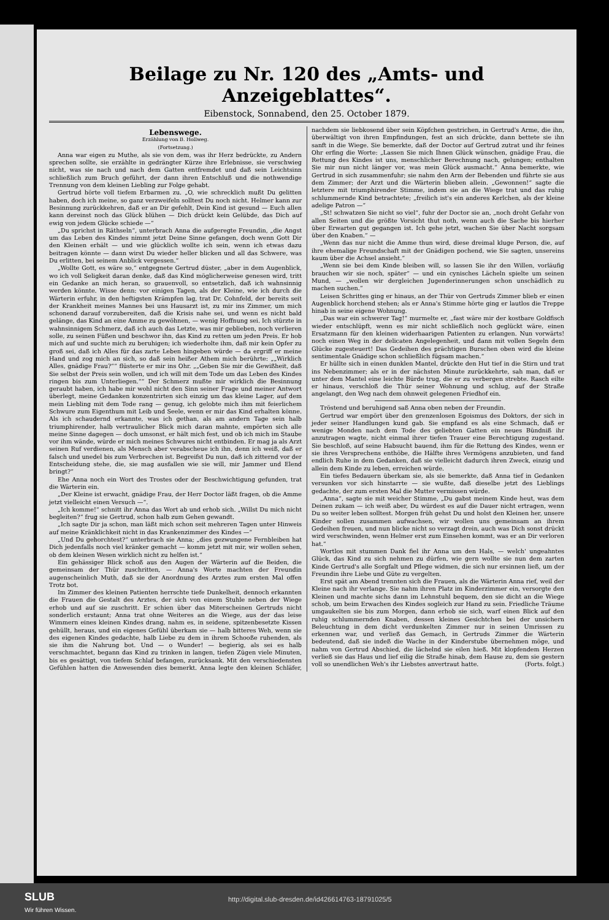Beilage zu Nr. 120 des „Amts- und Anzeigeblattes“.
Eibenstock, Sonnabend, den 25. October 1879.
Lebenswege.
Erzählung von B. Hollweg.
(Fortsetzung.)
Anna war eigen zu Muthe, als sie von dem, was ihr Herz bedrückte, zu Andern sprechen sollte, sie erzählte in gedrängter Kürze ihre Erlebnisse, sie verschwieg nicht, was sie nach und nach dem Gatten entfremdet und daß sein Leichtsinn schließlich zum Bruch geführt, der dann ihren Entschluß und die nothwendige Trennung von dem kleinen Liebling zur Folge gehabt.
Gertrud hörte voll tiefem Erbarmen zu. „O, wie schrecklich mußt Du gelitten haben, doch ich meine, so ganz verzweifeln solltest Du noch nicht. Helmer kann zur Besinnung zurückkehren, daß er an Dir gefehlt, Dein Kind ist gesund — Euch allen kann dereinst noch das Glück blühen — Dich drückt kein Gelübde, das Dich auf ewig von jedem Glücke schiede —“
„Du sprichst in Räthseln“, unterbrach Anna die aufgeregte Freundin, „die Angst um das Leben des Kindes nimmt jetzt Deine Sinne gefangen, doch wenn Gott Dir den Kleinen erhält — und wie glücklich wollte ich sein, wenn ich etwas dazu beitragen könnte — dann wirst Du wieder heller blicken und all das Schwere, was Du erlitten, bei seinem Anblick vergessen.“
„Wollte Gott, es wäre so,“ entgegnete Gertrud düster, „aber in dem Augenblick, wo ich voll Seligkeit daran denke, daß das Kind möglicherweise genesen wird, tritt ein Gedanke an mich heran, so grauenvoll, so entsetzlich, daß ich wahnsinnig werden könnte. Wisse denn: vor einigen Tagen, als der Kleine, wie ich durch die Wärterin erfuhr, in den heftigsten Krämpfen lag, trat Dr. Cohnfeld, der bereits seit der Krankheit meines Mannes bei uns Hausarzt ist, zu mir ins Zimmer, um mich schonend darauf vorzubereiten, daß die Krisis nahe sei, und wenn es nicht bald gelänge, das Kind an eine Amme zu gewöhnen, — wenig Hoffnung sei. Ich stürzte in wahnsinnigem Schmerz, daß ich auch das Letzte, was mir geblieben, noch verlieren solle, zu seinen Füßen und beschwor ihn, das Kind zu retten um jeden Preis. Er hob mich auf und suchte mich zu beruhigen; ich wiederholte ihm, daß mir kein Opfer zu groß sei, daß ich Alles für das zarte Leben hingeben würde — da ergriff er meine Hand und zog mich an sich, so daß sein heißer Athem mich berührte: „„Wirklich Alles, gnädige Frau?““ flüsterte er mir ins Ohr. „„Geben Sie mir die Gewißheit, daß Sie selbst der Preis sein wollen, und ich will mit dem Tode um das Leben des Kindes ringen bis zum Unterliegen.““ Der Schmerz mußte mir wirklich die Besinnung geraubt haben, ich habe mir wohl nicht den Sinn seiner Frage und meiner Antwort überlegt, meine Gedanken konzentrirten sich einzig um das kleine Lager, auf dem mein Liebling mit dem Tode rang — genug, ich gelobte mich ihm mit feierlichem Schwure zum Eigenthum mit Leib und Seele, wenn er mir das Kind erhalten könne. Als ich schaudernd erkannte, was ich gethan, als am andern Tage sein halb triumphirender, halb vertraulicher Blick mich daran mahnte, empörten sich alle meine Sinne dagegen — doch umsonst, er hält mich fest, und ob ich mich im Staube vor ihm wände, würde er mich meines Schwures nicht entbinden. Er mag ja als Arzt seinen Ruf verdienen, als Mensch aber verabscheue ich ihn, denn ich weiß, daß er falsch und unedel bis zum Verbrechen ist. Begreifst Du nun, daß ich zitternd vor der Entscheidung stehe, die, sie mag ausfallen wie sie will, mir Jammer und Elend bringt?“
Ehe Anna noch ein Wort des Trostes oder der Beschwichtigung gefunden, trat die Wärterin ein.
„Der Kleine ist erwacht, gnädige Frau, der Herr Doctor läßt fragen, ob die Amme jetzt vielleicht einen Versuch —“.
„Ich komme!“ schnitt ihr Anna das Wort ab und erhob sich. „Willst Du mich nicht begleiten?“ frug sie Gertrud, schon halb zum Gehen gewandt.
„Ich sagte Dir ja schon, man läßt mich schon seit mehreren Tagen unter Hinweis auf meine Kränklichkeit nicht in das Krankenzimmer des Kindes —“
„Und Du gehorchtest?“ unterbrach sie Anna; „dies gezwungene Fernbleiben hat Dich jedenfalls noch viel kränker gemacht — komm jetzt mit mir, wir wollen sehen, ob dem kleinen Wesen wirklich nicht zu helfen ist.“
Ein gehässiger Blick schoß aus den Augen der Wärterin auf die Beiden, die gemeinsam der Thür zuschritten, — Anna's Worte machten der Freundin augenscheinlich Muth, daß sie der Anordnung des Arztes zum ersten Mal offen Trotz bot.
Im Zimmer des kleinen Patienten herrschte tiefe Dunkelheit, dennoch erkannten die Frauen die Gestalt des Arztes, der sich von einem Stuhle neben der Wiege erhob und auf sie zuschritt. Er schien über das Miterscheinen Gertruds nicht sonderlich erstaunt; Anna trat ohne Weiteres an die Wiege, aus der das leise Wimmern eines kleinen Kindes drang, nahm es, in seidene, spitzenbesetzte Kissen gehüllt, heraus, und ein eigenes Gefühl überkam sie — halb bitteres Weh, wenn sie des eigenen Kindes gedachte, halb Liebe zu dem in ihrem Schooße ruhenden, als sie ihm die Nahrung bot. Und — o Wunder! — begierig, als sei es halb verschmachtet, begann das Kind zu trinken in langen, tiefen Zügen viele Minuten, bis es gesättigt, von tiefem Schlaf befangen, zurücksank. Mit den verschiedensten Gefühlen hatten die Anwesenden dies bemerkt. Anna legte den kleinen Schläfer, nachdem sie liebkosend über sein Köpfchen gestrichen, in Gertrud's Arme, die ihn, überwältigt von ihren Empfindungen, fest an sich drückte, dann bettete sie ihn sanft in die Wiege. Sie bemerkte, daß der Doctor auf Gertrud zutrat und ihr feines Ohr erfing die Worte: „Lassen Sie mich Ihnen Glück wünschen, gnädige Frau, die Rettung des Kindes ist uns, menschlicher Berechnung nach, gelungen; enthalten Sie mir nun nicht länger vor, was mein Glück ausmacht.“ Anna bemerkte, wie Gertrud in sich zusammenfuhr; sie nahm den Arm der Bebenden und führte sie aus dem Zimmer; der Arzt und die Wärterin blieben allein. „Gewonnen!“ sagte die letztere mit triumphirender Stimme, indem sie an die Wiege trat und das ruhig schlummernde Kind betrachtete; „freilich ist's ein anderes Kerlchen, als der kleine adelige Patron —“
„St! schwatzen Sie nicht so viel“, fuhr der Doctor sie an, „noch droht Gefahr von allen Seiten und die größte Vorsicht thut noth, wenn auch die Sache bis hierher über Erwarten gut gegangen ist. Ich gehe jetzt, wachen Sie über Nacht sorgsam über den Knaben.“ —
„Wenn das nur nicht die Amme thun wird, diese dreimal kluge Person, die, auf ihre ehemalige Freundschaft mit der Gnädigen pochend, wie Sie sagten, unsereins kaum über die Achsel ansieht.“
„Wenn sie bei dem Kinde bleiben will, so lassen Sie ihr den Willen, vorläufig brauchen wir sie noch, später“ — und ein cynisches Lächeln spielte um seinen Mund, — „wollen wir dergleichen Jugenderinnerungen schon unschädlich zu machen suchen.“
Leisen Schrittes ging er hinaus, an der Thür von Gertruds Zimmer blieb er einen Augenblick horchend stehen; als er Anna's Stimme hörte ging er lautlos die Treppe hinab in seine eigene Wohnung.
„Das war ein schwerer Tag!“ murmelte er, „fast wäre mir der kostbare Goldfisch wieder entschlüpft, wenn es mir nicht schließlich noch geglückt wäre, einen Ersatzmann für den kleinen widerhaarigen Patienten zu erlangen. Nun vorwärts! noch einen Weg in der delicaten Angelegenheit, und dann mit vollen Segeln dem Glücke zugesteuert! Das Gedeihen des prächtigen Burschen oben wird die kleine sentimentale Gnädige schon schließlich fügsam machen.“
Er hüllte sich in einen dunklen Mantel, drückte den Hut tief in die Stirn und trat ins Nebenzimmer; als er in der nächsten Minute zurückkehrte, sah man, daß er unter dem Mantel eine leichte Bürde trug, die er zu verbergen strebte. Rasch eilte er hinaus, verschloß die Thür seiner Wohnung und schlug, auf der Straße angelangt, den Weg nach dem ohnweit gelegenen Friedhof ein.
Tröstend und beruhigend saß Anna oben neben der Freundin.
Gertrud war empört über den grenzenlosen Egoismus des Doktors, der sich in jeder seiner Handlungen kund gab. Sie empfand es als eine Schmach, daß er wenige Monden nach dem Tode des geliebten Gatten ein neues Bündniß ihr anzutragen wagte, nicht einmal ihrer tiefen Trauer eine Berechtigung zugestand. Sie beschloß, auf seine Habsucht bauend, ihm für die Rettung des Kindes, wenn er sie ihres Versprechens enthöbe, die Hälfte ihres Vermögens anzubieten, und fand endlich Ruhe in dem Gedanken, daß sie vielleicht dadurch ihren Zweck, einzig und allein dem Kinde zu leben, erreichen würde.
Ein tiefes Bedauern überkam sie, als sie bemerkte, daß Anna tief in Gedanken versunken vor sich hinstarrte — sie wußte, daß dieselbe jetzt des Lieblings gedachte, der zum ersten Mal die Mutter vermissen würde.
„Anna“, sagte sie mit weicher Stimme, „Du gabst meinem Kinde heut, was dem Deinen zukam — ich weiß aber, Du würdest es auf die Dauer nicht ertragen, wenn Du so weiter leben solltest. Morgen früh gehst Du und holst den Kleinen her, unsere Kinder sollen zusammen aufwachsen, wir wollen uns gemeinsam an ihrem Gedeihen freuen, und nun blicke nicht so verzagt drein, auch was Dich sonst drückt wird verschwinden, wenn Helmer erst zum Einsehen kommt, was er an Dir verloren hat.“
Wortlos mit stummen Dank fiel ihr Anna um den Hals, — welch' ungeahntes Glück, das Kind zu sich nehmen zu dürfen, wie gern wollte sie nun dem zarten Kinde Gertrud's alle Sorgfalt und Pflege widmen, die sich nur ersinnen ließ, um der Freundin ihre Liebe und Güte zu vergelten.
Erst spät am Abend trennten sich die Frauen, als die Wärterin Anna rief, weil der Kleine nach ihr verlange. Sie nahm ihren Platz im Kinderzimmer ein, versorgte den Kleinen und machte sichs dann im Lehnstuhl bequem, den sie dicht an die Wiege schob, um beim Erwachen des Kindes sogleich zur Hand zu sein. Friedliche Träume umgaukelten sie bis zum Morgen, dann erhob sie sich, warf einen Blick auf den ruhig schlummernden Knaben, dessen kleines Gesichtchen bei der unsichern Beleuchtung in dem dicht verdunkelten Zimmer nur in seinen Umrissen zu erkennen war, und verließ das Gemach, in Gertruds Zimmer die Wärterin bedeutend, daß sie indeß die Wache in der Kinderstube übernehmen möge, und nahm von Gertrud Abschied, die lächelnd sie eilen hieß. Mit klopfendem Herzen verließ sie das Haus und lief eilig die Straße hinab, dem Hause zu, dem sie gestern voll so unendlichen Weh's ihr Liebstes anvertraut hatte. (Forts. folgt.)
SLUB
Wir führen Wissen.
http://digital.slub-dresden.de/id426614763-18791025/5